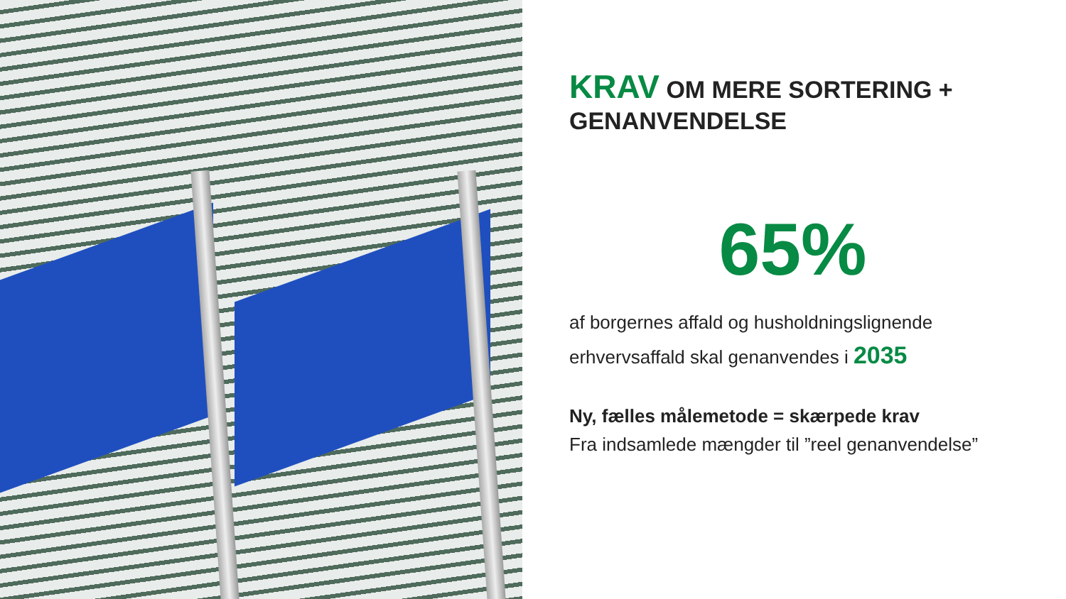KRAV OM MERE SORTERING + GENANVENDELSE
65%
af borgernes affald og husholdningslignende erhvervsaffald skal genanvendes i 2035
Ny, fælles målemetode = skærpede krav
Fra indsamlede mængder til ”reel genanvendelse”